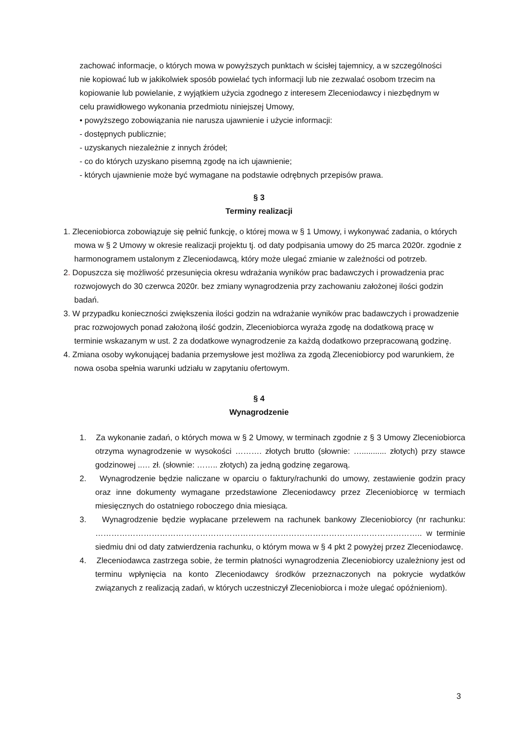zachować informacje, o których mowa w powyższych punktach w ścisłej tajemnicy, a w szczególności nie kopiować lub w jakikolwiek sposób powielać tych informacji lub nie zezwalać osobom trzecim na kopiowanie lub powielanie, z wyjątkiem użycia zgodnego z interesem Zleceniodawcy i niezbędnym w celu prawidłowego wykonania przedmiotu niniejszej Umowy,
• powyższego zobowiązania nie narusza ujawnienie i użycie informacji:
- dostępnych publicznie;
- uzyskanych niezależnie z innych źródeł;
- co do których uzyskano pisemną zgodę na ich ujawnienie;
- których ujawnienie może być wymagane na podstawie odrębnych przepisów prawa.
§ 3
Terminy realizacji
1. Zleceniobiorca zobowiązuje się pełnić funkcję, o której mowa w § 1 Umowy, i wykonywać zadania, o których mowa w § 2 Umowy w okresie realizacji projektu tj. od daty podpisania umowy do 25 marca 2020r. zgodnie z harmonogramem ustalonym z Zleceniodawcą, który może ulegać zmianie w zależności od potrzeb.
2. Dopuszcza się możliwość przesunięcia okresu wdrażania wyników prac badawczych i prowadzenia prac rozwojowych do 30 czerwca 2020r. bez zmiany wynagrodzenia przy zachowaniu założonej ilości godzin badań.
3. W przypadku konieczności zwiększenia ilości godzin na wdrażanie wyników prac badawczych i prowadzenie prac rozwojowych ponad założoną ilość godzin, Zleceniobiorca wyraża zgodę na dodatkową pracę w terminie wskazanym w ust. 2 za dodatkowe wynagrodzenie za każdą dodatkowo przepracowaną godzinę.
4. Zmiana osoby wykonującej badania przemysłowe jest możliwa za zgodą Zleceniobiorcy pod warunkiem, że nowa osoba spełnia warunki udziału w zapytaniu ofertowym.
§ 4
Wynagrodzenie
1. Za wykonanie zadań, o których mowa w § 2 Umowy, w terminach zgodnie z § 3 Umowy Zleceniobiorca otrzyma wynagrodzenie w wysokości ………. złotych brutto (słownie: …........... złotych) przy stawce godzinowej ..… zł. (słownie: …….. złotych) za jedną godzinę zegarową.
2. Wynagrodzenie będzie naliczane w oparciu o faktury/rachunki do umowy, zestawienie godzin pracy oraz inne dokumenty wymagane przedstawione Zleceniodawcy przez Zleceniobiorcę w termiach miesięcznych do ostatniego roboczego dnia miesiąca.
3. Wynagrodzenie będzie wypłacane przelewem na rachunek bankowy Zleceniobiorcy (nr rachunku: ………………………………………………………………………………………………………….. w terminie siedmiu dni od daty zatwierdzenia rachunku, o którym mowa w § 4 pkt 2 powyżej przez Zleceniodawcę.
4. Zleceniodawca zastrzega sobie, że termin płatności wynagrodzenia Zleceniobiorcy uzależniony jest od terminu wpłynięcia na konto Zleceniodawcy środków przeznaczonych na pokrycie wydatków związanych z realizacją zadań, w których uczestniczył Zleceniobiorca i może ulegać opóźnieniom).
3